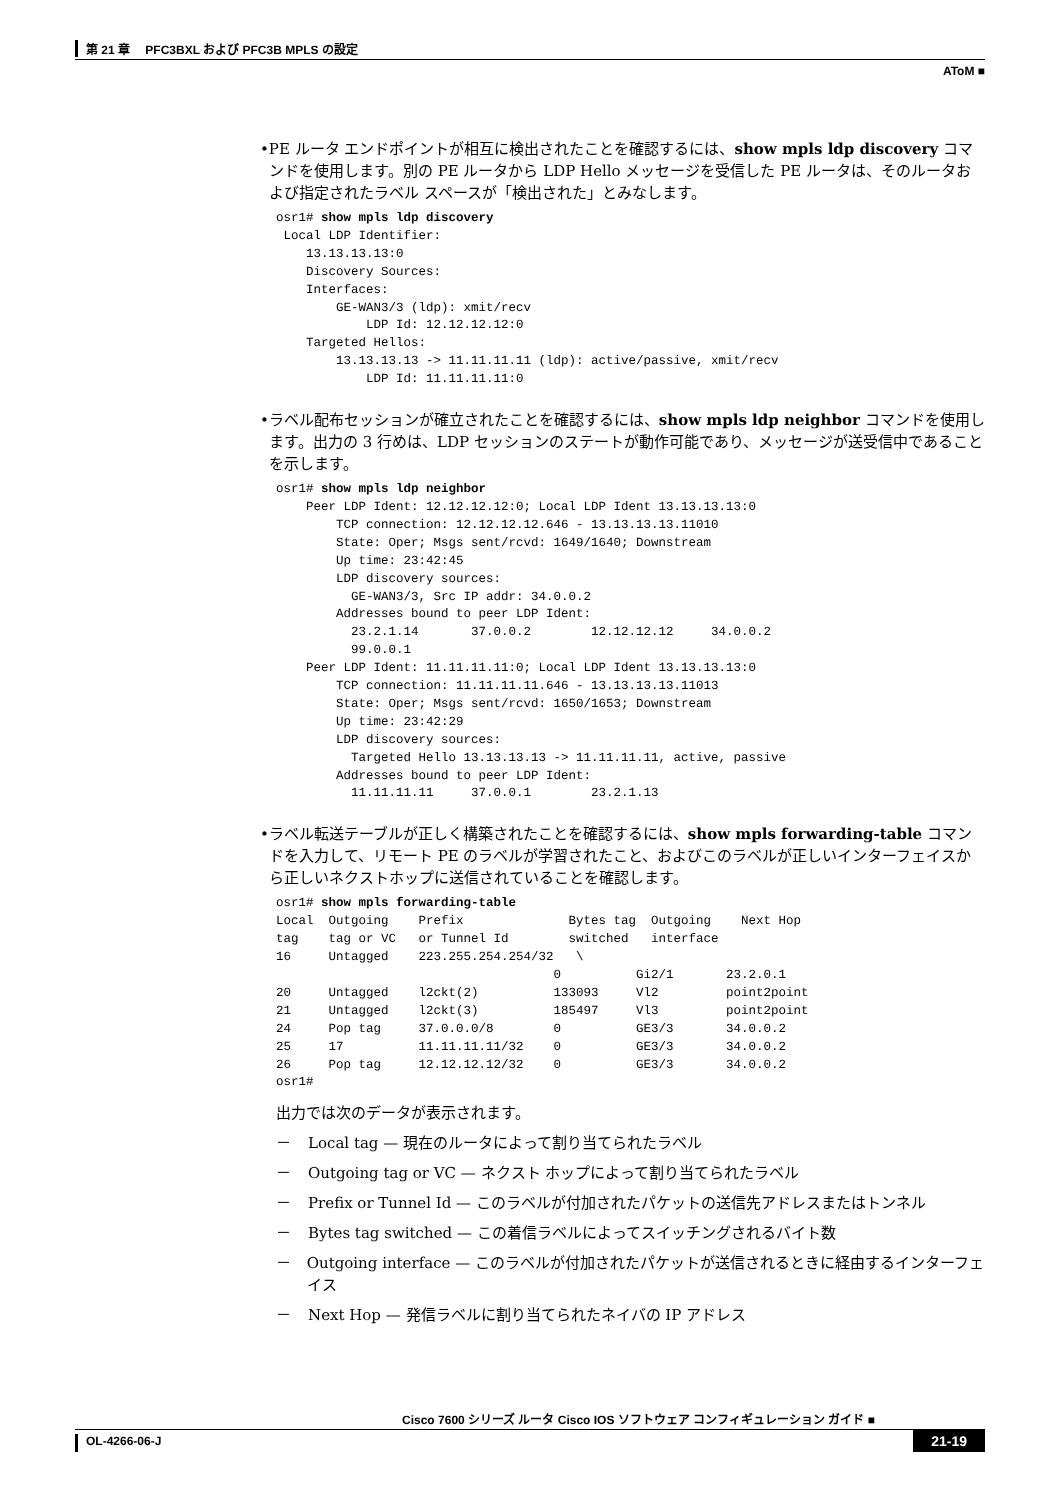第 21 章　 PFC3BXL および PFC3B MPLS の設定
AToM ■
• PE ルータ エンドポイントが相互に検出されたことを確認するには、show mpls ldp discovery コマンドを使用します。別の PE ルータから LDP Hello メッセージを受信した PE ルータは、そのルータおよび指定されたラベル スペースが「検出された」とみなします。
osr1# show mpls ldp discovery
 Local LDP Identifier:
    13.13.13.13:0
    Discovery Sources:
    Interfaces:
        GE-WAN3/3 (ldp): xmit/recv
            LDP Id: 12.12.12.12:0
    Targeted Hellos:
        13.13.13.13 -> 11.11.11.11 (ldp): active/passive, xmit/recv
            LDP Id: 11.11.11.11:0
• ラベル配布セッションが確立されたことを確認するには、show mpls ldp neighbor コマンドを使用します。出力の 3 行めは、LDP セッションのステートが動作可能であり、メッセージが送受信中であることを示します。
osr1# show mpls ldp neighbor
    Peer LDP Ident: 12.12.12.12:0; Local LDP Ident 13.13.13.13:0
        TCP connection: 12.12.12.12.646 - 13.13.13.13.11010
        State: Oper; Msgs sent/rcvd: 1649/1640; Downstream
        Up time: 23:42:45
        LDP discovery sources:
          GE-WAN3/3, Src IP addr: 34.0.0.2
        Addresses bound to peer LDP Ident:
          23.2.1.14       37.0.0.2        12.12.12.12     34.0.0.2
          99.0.0.1
    Peer LDP Ident: 11.11.11.11:0; Local LDP Ident 13.13.13.13:0
        TCP connection: 11.11.11.11.646 - 13.13.13.13.11013
        State: Oper; Msgs sent/rcvd: 1650/1653; Downstream
        Up time: 23:42:29
        LDP discovery sources:
          Targeted Hello 13.13.13.13 -> 11.11.11.11, active, passive
        Addresses bound to peer LDP Ident:
          11.11.11.11     37.0.0.1        23.2.1.13
• ラベル転送テーブルが正しく構築されたことを確認するには、show mpls forwarding-table コマンドを入力して、リモート PE のラベルが学習されたこと、およびこのラベルが正しいインターフェイスから正しいネクストホップに送信されていることを確認します。
osr1# show mpls forwarding-table
Local  Outgoing    Prefix              Bytes tag  Outgoing    Next Hop
tag    tag or VC   or Tunnel Id        switched   interface
16     Untagged    223.255.254.254/32   \
                                     0          Gi2/1       23.2.0.1
20     Untagged    l2ckt(2)          133093     Vl2         point2point
21     Untagged    l2ckt(3)          185497     Vl3         point2point
24     Pop tag     37.0.0.0/8        0          GE3/3       34.0.0.2
25     17          11.11.11.11/32    0          GE3/3       34.0.0.2
26     Pop tag     12.12.12.12/32    0          GE3/3       34.0.0.2
osr1#
出力では次のデータが表示されます。
－ Local tag — 現在のルータによって割り当てられたラベル
－ Outgoing tag or VC — ネクスト ホップによって割り当てられたラベル
－ Prefix or Tunnel Id — このラベルが付加されたパケットの送信先アドレスまたはトンネル
－ Bytes tag switched — この着信ラベルによってスイッチングされるバイト数
－ Outgoing interface — このラベルが付加されたパケットが送信されるときに経由するインターフェイス
－ Next Hop — 発信ラベルに割り当てられたネイバの IP アドレス
Cisco 7600 シリーズ ルータ Cisco IOS ソフトウェア コンフィギュレーション ガイド ■
OL-4266-06-J 21-19